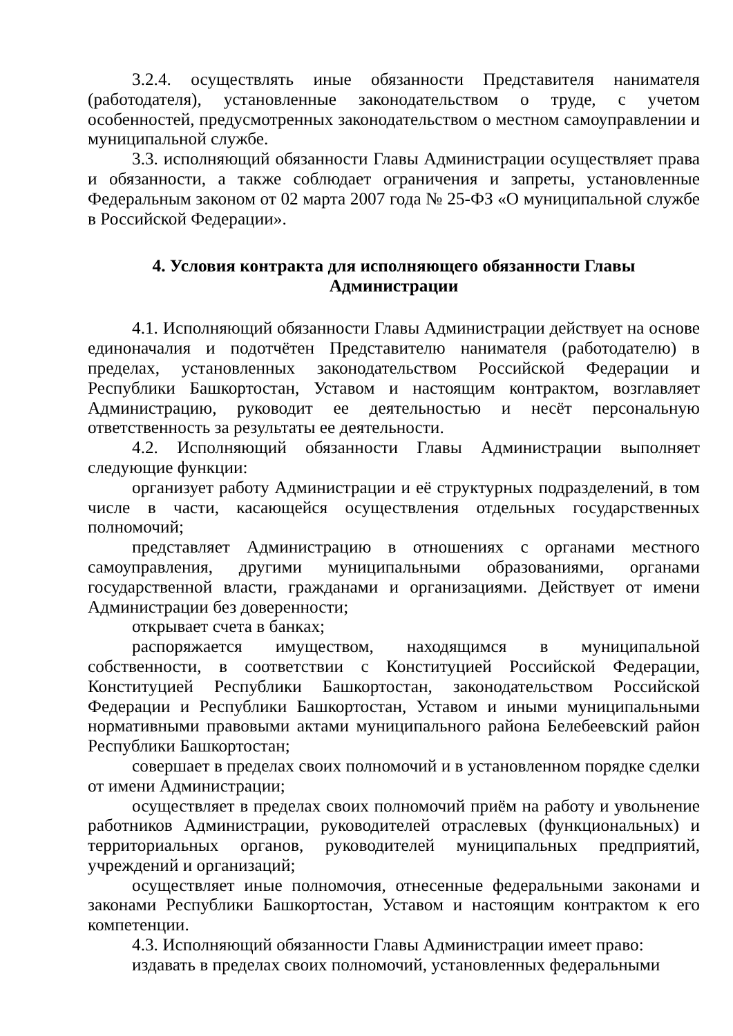3.2.4. осуществлять иные обязанности Представителя нанимателя (работодателя), установленные законодательством о труде, с учетом особенностей, предусмотренных законодательством о местном самоуправлении и муниципальной службе.
3.3. исполняющий обязанности Главы Администрации осуществляет права и обязанности, а также соблюдает ограничения и запреты, установленные Федеральным законом от 02 марта 2007 года № 25-ФЗ «О муниципальной службе в Российской Федерации».
4. Условия контракта для исполняющего обязанности Главы Администрации
4.1. Исполняющий обязанности Главы Администрации действует на основе единоначалия и подотчётен Представителю нанимателя (работодателю) в пределах, установленных законодательством Российской Федерации и Республики Башкортостан, Уставом и настоящим контрактом, возглавляет Администрацию, руководит ее деятельностью и несёт персональную ответственность за результаты ее деятельности.
4.2. Исполняющий обязанности Главы Администрации выполняет следующие функции:
организует работу Администрации и её структурных подразделений, в том числе в части, касающейся осуществления отдельных государственных полномочий;
представляет Администрацию в отношениях с органами местного самоуправления, другими муниципальными образованиями, органами государственной власти, гражданами и организациями. Действует от имени Администрации без доверенности;
открывает счета в банках;
распоряжается имуществом, находящимся в муниципальной собственности, в соответствии с Конституцией Российской Федерации, Конституцией Республики Башкортостан, законодательством Российской Федерации и Республики Башкортостан, Уставом и иными муниципальными нормативными правовыми актами муниципального района Белебеевский район Республики Башкортостан;
совершает в пределах своих полномочий и в установленном порядке сделки от имени Администрации;
осуществляет в пределах своих полномочий приём на работу и увольнение работников Администрации, руководителей отраслевых (функциональных) и территориальных органов, руководителей муниципальных предприятий, учреждений и организаций;
осуществляет иные полномочия, отнесенные федеральными законами и законами Республики Башкортостан, Уставом и настоящим контрактом к его компетенции.
4.3. Исполняющий обязанности Главы Администрации имеет право:
издавать в пределах своих полномочий, установленных федеральными